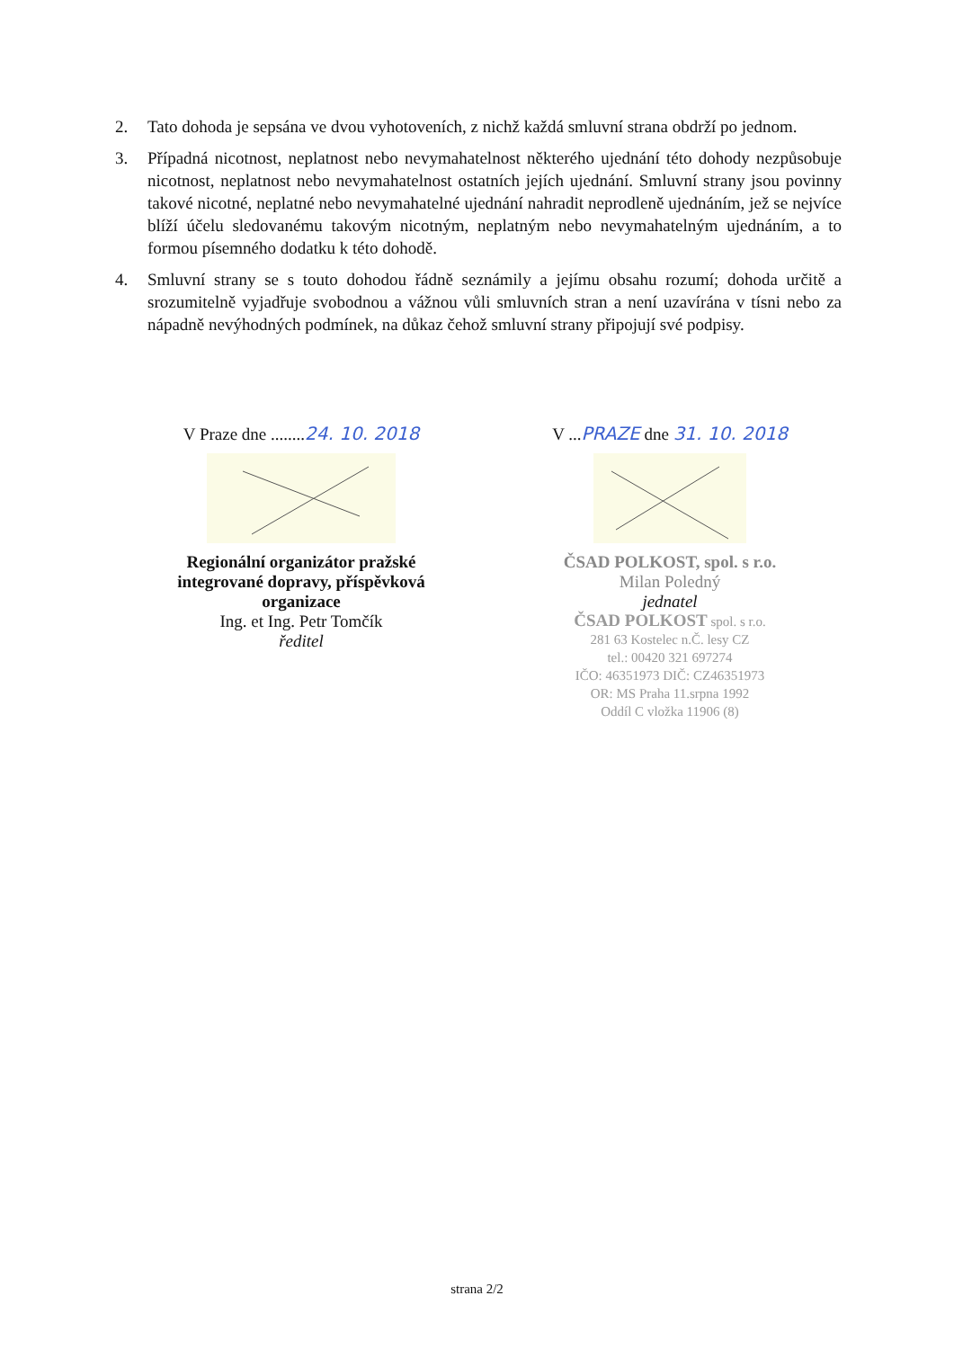2. Tato dohoda je sepsána ve dvou vyhotoveních, z nichž každá smluvní strana obdrží po jednom.
3. Případná nicotnost, neplatnost nebo nevymahatelnost některého ujednání této dohody nezpůsobuje nicotnost, neplatnost nebo nevymahatelnost ostatních jejích ujednání. Smluvní strany jsou povinny takové nicotné, neplatné nebo nevymahatelné ujednání nahradit neprodleně ujednáním, jež se nejvíce blíží účelu sledovanému takovým nicotným, neplatným nebo nevymahatelným ujednáním, a to formou písemného dodatku k této dohodě.
4. Smluvní strany se s touto dohodou řádně seznámily a jejímu obsahu rozumí; dohoda určitě a srozumitelně vyjadřuje svobodnou a vážnou vůli smluvních stran a není uzavírána v tísni nebo za nápadně nevýhodných podmínek, na důkaz čehož smluvní strany připojují své podpisy.
V Praze dne ........24. 10. 2018
Regionální organizátor pražské
integrované dopravy, příspěvková
organizace
Ing. et Ing. Petr Tomčík
ředitel
V ...PRAZE dne 31. 10. 2018
ČSAD POLKOST, spol. s r.o.
Milan Poledný
jednatel
ČSAD POLKOST spol. s r.o.
281 63 Kostelec n.Č. lesy CZ
tel.: 00420 321 697274
IČO: 46351973 DIČ: CZ46351973
OR: MS Praha 11.srpna 1992
Oddíl C vložka 11906 (8)
strana 2/2